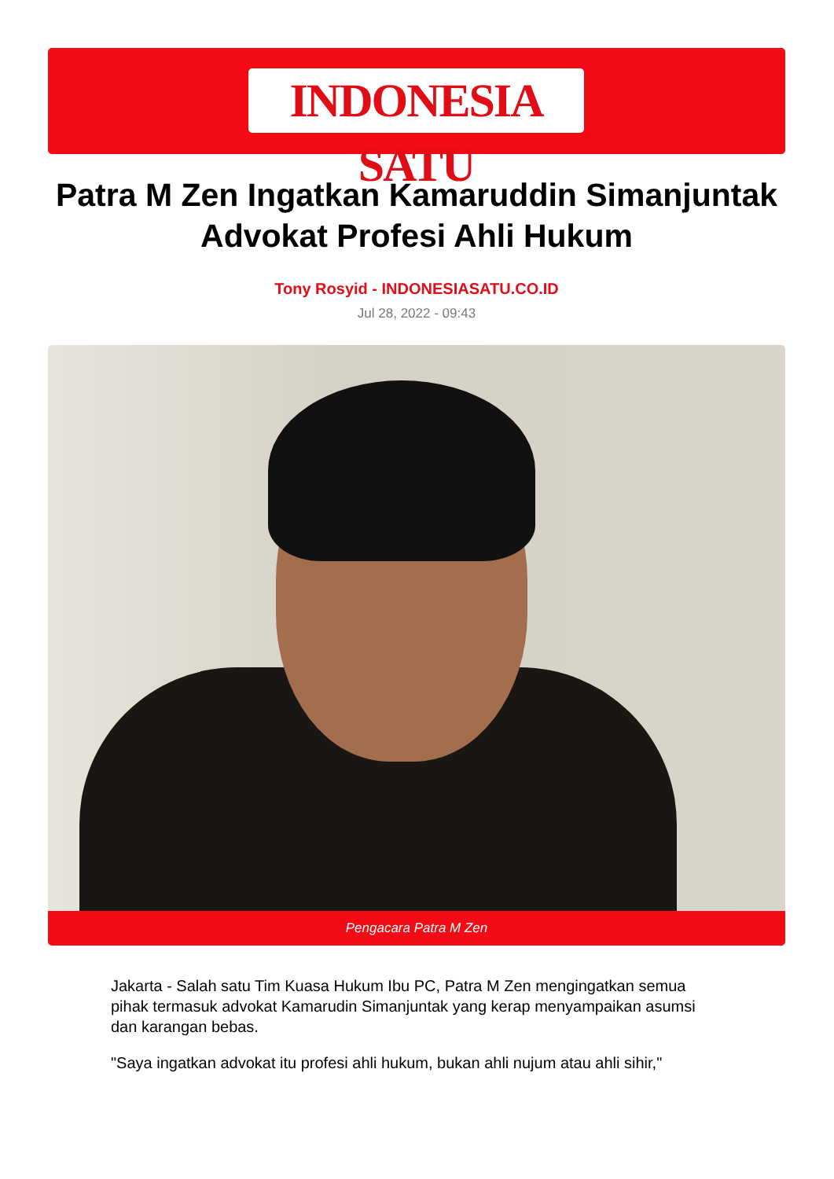INDONESIA SATU
Patra M Zen Ingatkan Kamaruddin Simanjuntak Advokat Profesi Ahli Hukum
Tony Rosyid - INDONESIASATU.CO.ID
Jul 28, 2022 - 09:43
Pengacara Patra M Zen
Jakarta - Salah satu Tim Kuasa Hukum Ibu PC, Patra M Zen mengingatkan semua pihak termasuk advokat Kamarudin Simanjuntak yang kerap menyampaikan asumsi dan karangan bebas.
"Saya ingatkan advokat itu profesi ahli hukum, bukan ahli nujum atau ahli sihir,"